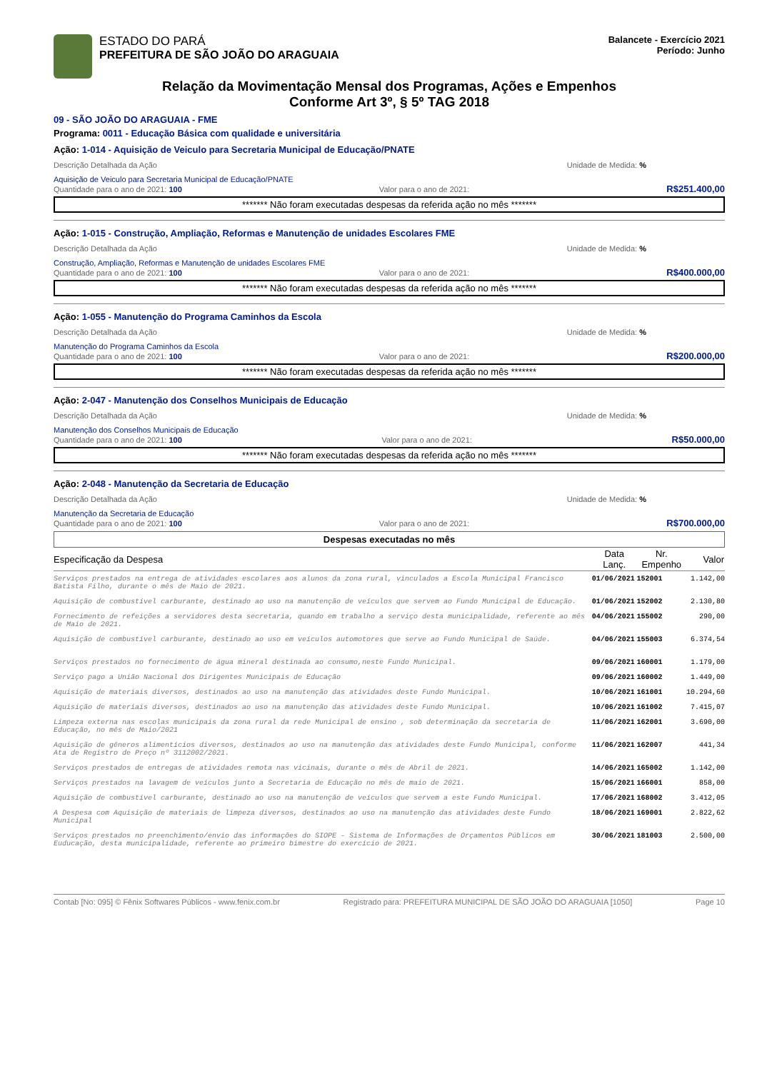ESTADO DO PARÁ
PREFEITURA DE SÃO JOÃO DO ARAGUAIA
Balancete - Exercício 2021
Período: Junho
Relação da Movimentação Mensal dos Programas, Ações e Empenhos
Conforme Art 3º, § 5º TAG 2018
09 - SÃO JOÃO DO ARAGUAIA - FME
Programa: 0011 - Educação Básica com qualidade e universitária
Ação: 1-014 - Aquisição de Veiculo para Secretaria Municipal de Educação/PNATE
Descrição Detalhada da Ação Unidade de Medida: %
Aquisição de Veiculo para Secretaria Municipal de Educação/PNATE
Quantidade para o ano de 2021: 100 Valor para o ano de 2021: R$251.400,00
******* Não foram executadas despesas da referida ação no mês *******
Ação: 1-015 - Construção, Ampliação, Reformas e Manutenção de unidades Escolares FME
Descrição Detalhada da Ação Unidade de Medida: %
Construção, Ampliação, Reformas e Manutenção de unidades Escolares FME
Quantidade para o ano de 2021: 100 Valor para o ano de 2021: R$400.000,00
******* Não foram executadas despesas da referida ação no mês *******
Ação: 1-055 - Manutenção do Programa Caminhos da Escola
Descrição Detalhada da Ação Unidade de Medida: %
Manutenção do Programa Caminhos da Escola
Quantidade para o ano de 2021: 100 Valor para o ano de 2021: R$200.000,00
******* Não foram executadas despesas da referida ação no mês *******
Ação: 2-047 - Manutenção dos Conselhos Municipais de Educação
Descrição Detalhada da Ação Unidade de Medida: %
Manutenção dos Conselhos Municipais de Educação
Quantidade para o ano de 2021: 100 Valor para o ano de 2021: R$50.000,00
******* Não foram executadas despesas da referida ação no mês *******
Ação: 2-048 - Manutenção da Secretaria de Educação
Descrição Detalhada da Ação Unidade de Medida: %
Manutenção da Secretaria de Educação
Quantidade para o ano de 2021: 100 Valor para o ano de 2021: R$700.000,00
Despesas executadas no mês
| Especificação da Despesa | Data Lanç. | Nr. Empenho | Valor |
| --- | --- | --- | --- |
| Serviços prestados na entrega de atividades escolares aos alunos da zona rural, vinculados a Escola Municipal Francisco Batista Filho, durante o mês de Maio de 2021. | 01/06/2021 | 152001 | 1.142,00 |
| Aquisição de combustível carburante, destinado ao uso na manutenção de veículos que servem ao Fundo Municipal de Educação. | 01/06/2021 | 152002 | 2.130,80 |
| Fornecimento de refeições a servidores desta secretaria, quando em trabalho a serviço desta municipalidade, referente ao mês de Maio de 2021. | 04/06/2021 | 155002 | 290,00 |
| Aquisição de combustível carburante, destinado ao uso em veículos automotores que serve ao Fundo Municipal de Saúde. | 04/06/2021 | 155003 | 6.374,54 |
| Serviços prestados no fornecimento de água mineral destinada ao consumo,neste Fundo Municipal. | 09/06/2021 | 160001 | 1.179,00 |
| Serviço pago a União Nacional dos Dirigentes Municipais de Educação | 09/06/2021 | 160002 | 1.449,00 |
| Aquisição de materiais diversos, destinados ao uso na manutenção das atividades deste Fundo Municipal. | 10/06/2021 | 161001 | 10.294,60 |
| Aquisição de materiais diversos, destinados ao uso na manutenção das atividades deste Fundo Municipal. | 10/06/2021 | 161002 | 7.415,07 |
| Limpeza externa nas escolas municipais da zona rural da rede Municipal de ensino , sob determinação da secretaria de Educação, no mês de Maio/2021 | 11/06/2021 | 162001 | 3.690,00 |
| Aquisição de gêneros alimentícios diversos, destinados ao uso na manutenção das atividades deste Fundo Municipal, conforme Ata de Registro de Preço nº 3112002/2021. | 11/06/2021 | 162007 | 441,34 |
| Serviços prestados de entregas de atividades remota nas vicinais, durante o mês de Abril de 2021. | 14/06/2021 | 165002 | 1.142,00 |
| Serviços prestados na lavagem de veículos junto a Secretaria de Educação no mês de maio de 2021. | 15/06/2021 | 166001 | 858,00 |
| Aquisição de combustível carburante, destinado ao uso na manutenção de veículos que servem a este Fundo Municipal. | 17/06/2021 | 168002 | 3.412,05 |
| A Despesa com Aquisição de materiais de limpeza diversos, destinados ao uso na manutenção das atividades deste Fundo Municipal | 18/06/2021 | 169001 | 2.822,62 |
| Serviços prestados no preenchimento/envio das informações do SIOPE - Sistema de Informações de Orçamentos Públicos em Euducação, desta municipalidade, referente ao primeiro bimestre do exercício de 2021. | 30/06/2021 | 181003 | 2.500,00 |
Contab [No: 095] © Fênix Softwares Públicos - www.fenix.com.br Registrado para: PREFEITURA MUNICIPAL DE SÃO JOÃO DO ARAGUAIA [1050] Page 10